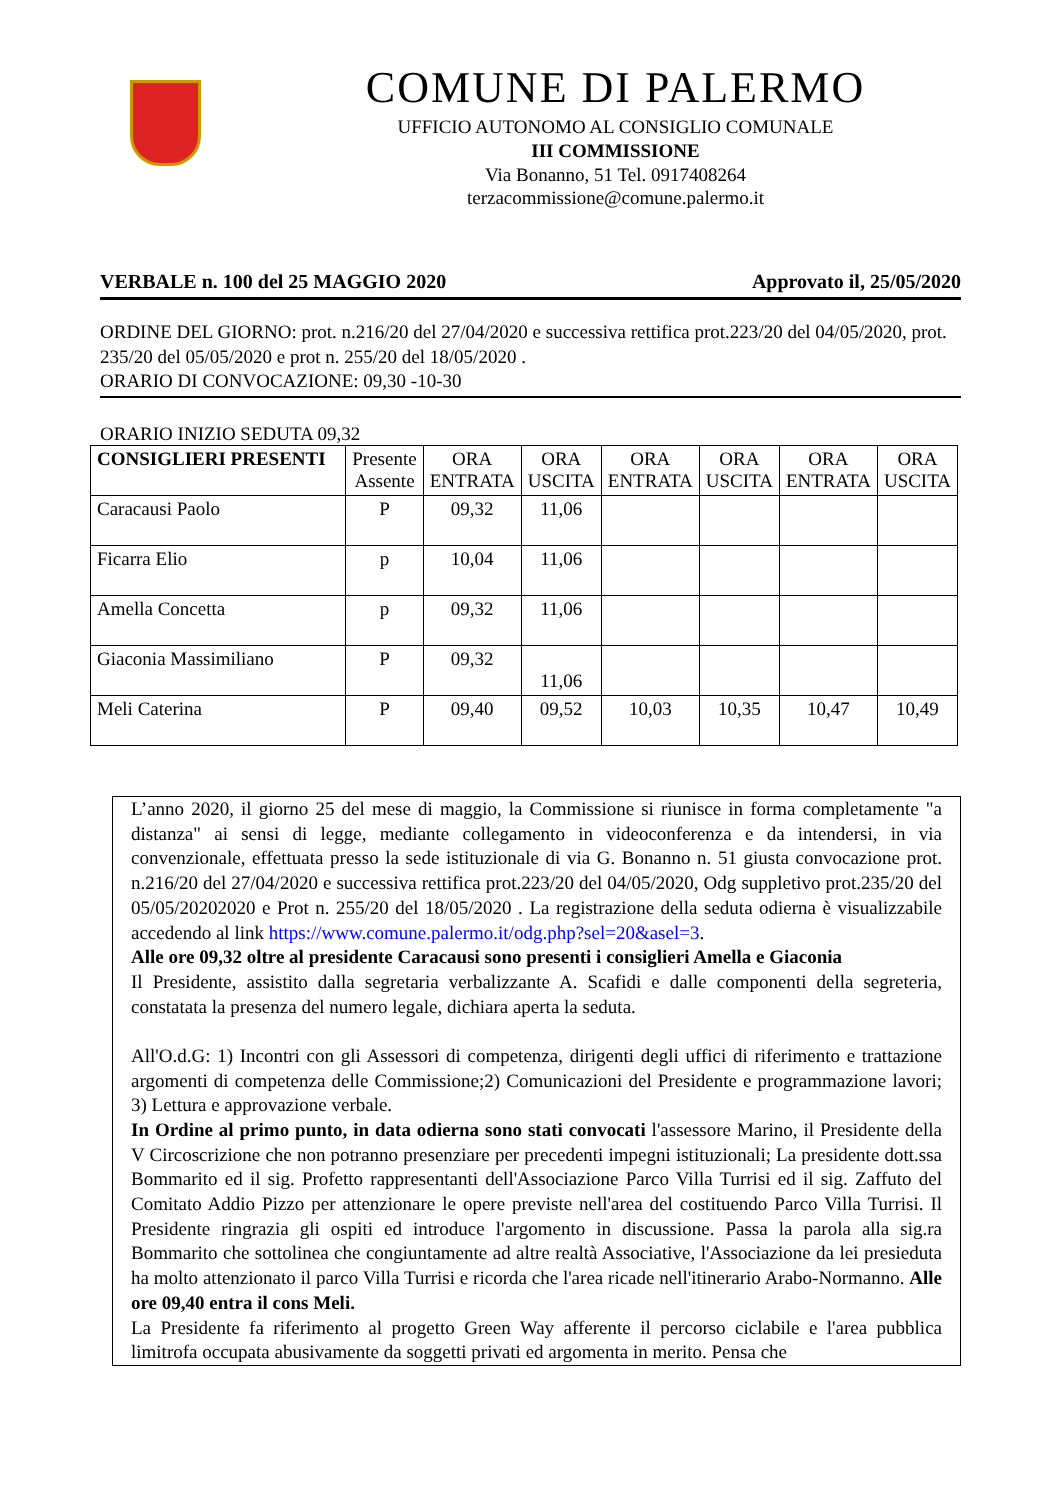COMUNE DI PALERMO
UFFICIO AUTONOMO AL CONSIGLIO COMUNALE
III COMMISSIONE
Via Bonanno, 51 Tel. 0917408264
terzacommissione@comune.palermo.it
VERBALE n. 100 del 25 MAGGIO 2020 Approvato il, 25/05/2020
ORDINE DEL GIORNO: prot. n.216/20 del 27/04/2020 e successiva rettifica prot.223/20 del 04/05/2020, prot. 235/20 del 05/05/2020 e prot n. 255/20 del 18/05/2020 .
ORARIO DI CONVOCAZIONE: 09,30 -10-30
ORARIO INIZIO SEDUTA 09,32
| CONSIGLIERI PRESENTI | Presente Assente | ORA ENTRATA | ORA USCITA | ORA ENTRATA | ORA USCITA | ORA ENTRATA | ORA USCITA |
| --- | --- | --- | --- | --- | --- | --- | --- |
| Caracausi Paolo | P | 09,32 | 11,06 | | | | |
| Ficarra Elio | p | 10,04 | 11,06 | | | | |
| Amella Concetta | p | 09,32 | 11,06 | | | | |
| Giaconia Massimiliano | P | 09,32 | 11,06 | | | | |
| Meli Caterina | P | 09,40 | 09,52 | 10,03 | 10,35 | 10,47 | 10,49 |
L’anno 2020, il giorno 25 del mese di maggio, la Commissione si riunisce in forma completamente "a distanza" ai sensi di legge, mediante collegamento in videoconferenza e da intendersi, in via convenzionale, effettuata presso la sede istituzionale di via G. Bonanno n. 51 giusta convocazione prot. n.216/20 del 27/04/2020 e successiva rettifica prot.223/20 del 04/05/2020, Odg suppletivo prot.235/20 del 05/05/20202020 e Prot n. 255/20 del 18/05/2020 . La registrazione della seduta odierna è visualizzabile accedendo al link https://www.comune.palermo.it/odg.php?sel=20&asel=3.
Alle ore 09,32 oltre al presidente Caracausi sono presenti i consiglieri Amella e Giaconia
Il Presidente, assistito dalla segretaria verbalizzante A. Scafidi e dalle componenti della segreteria, constatata la presenza del numero legale, dichiara aperta la seduta.
All'O.d.G: 1) Incontri con gli Assessori di competenza, dirigenti degli uffici di riferimento e trattazione argomenti di competenza delle Commissione;2) Comunicazioni del Presidente e programmazione lavori; 3) Lettura e approvazione verbale.
In Ordine al primo punto, in data odierna sono stati convocati l'assessore Marino, il Presidente della V Circoscrizione che non potranno presenziare per precedenti impegni istituzionali; La presidente dott.ssa Bommarito ed il sig. Profetto rappresentanti dell'Associazione Parco Villa Turrisi ed il sig. Zaffuto del Comitato Addio Pizzo per attenzionare le opere previste nell'area del costituendo Parco Villa Turrisi. Il Presidente ringrazia gli ospiti ed introduce l'argomento in discussione. Passa la parola alla sig.ra Bommarito che sottolinea che congiuntamente ad altre realtà Associative, l'Associazione da lei presieduta ha molto attenzionato il parco Villa Turrisi e ricorda che l'area ricade nell'itinerario Arabo-Normanno. Alle ore 09,40 entra il cons Meli.
La Presidente fa riferimento al progetto Green Way afferente il percorso ciclabile e l'area pubblica limitrofa occupata abusivamente da soggetti privati ed argomenta in merito. Pensa che